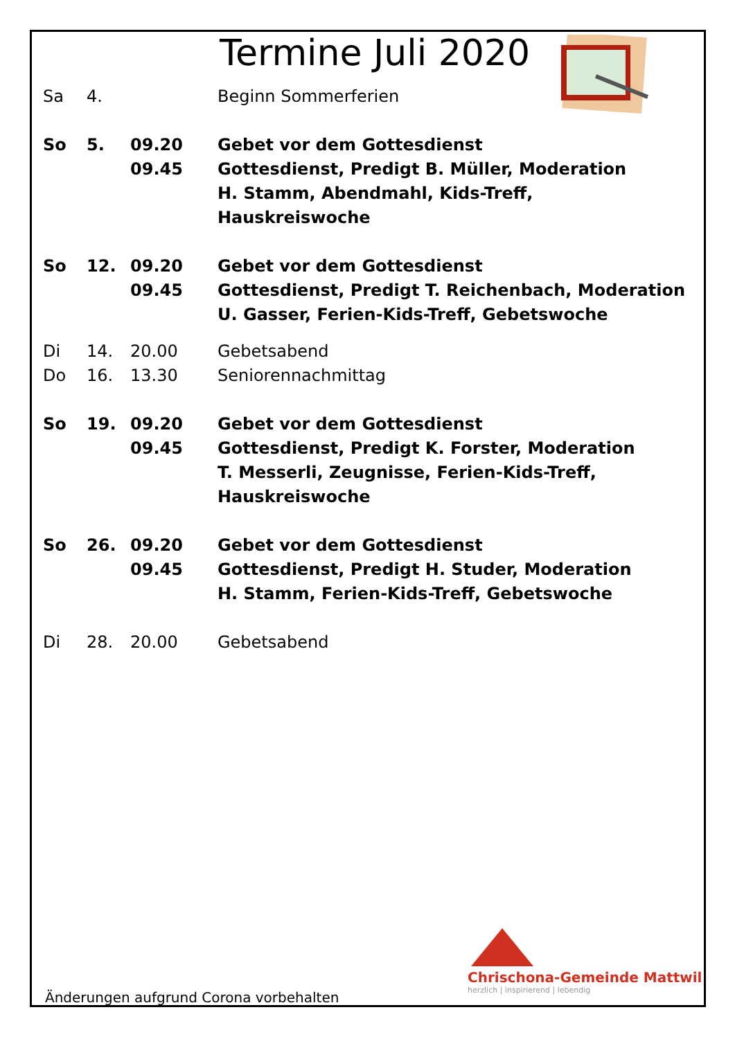Termine Juli 2020
| Sa | 4. | | Beginn Sommerferien |
| So | 5. | 09.20 09.45 | Gebet vor dem Gottesdienst Gottesdienst, Predigt B. Müller, Moderation H. Stamm, Abendmahl, Kids-Treff, Hauskreiswoche |
| So | 12. | 09.20 09.45 | Gebet vor dem Gottesdienst Gottesdienst, Predigt T. Reichenbach, Moderation U. Gasser, Ferien-Kids-Treff, Gebetswoche |
| Di | 14. | 20.00 | Gebetsabend |
| Do | 16. | 13.30 | Seniorennachmittag |
| So | 19. | 09.20 09.45 | Gebet vor dem Gottesdienst Gottesdienst, Predigt K. Forster, Moderation T. Messerli, Zeugnisse, Ferien-Kids-Treff, Hauskreiswoche |
| So | 26. | 09.20 09.45 | Gebet vor dem Gottesdienst Gottesdienst, Predigt H. Studer, Moderation H. Stamm, Ferien-Kids-Treff, Gebetswoche |
| Di | 28. | 20.00 | Gebetsabend |
Chrischona-Gemeinde Mattwil
herzlich | inspirierend | lebendig
Änderungen aufgrund Corona vorbehalten